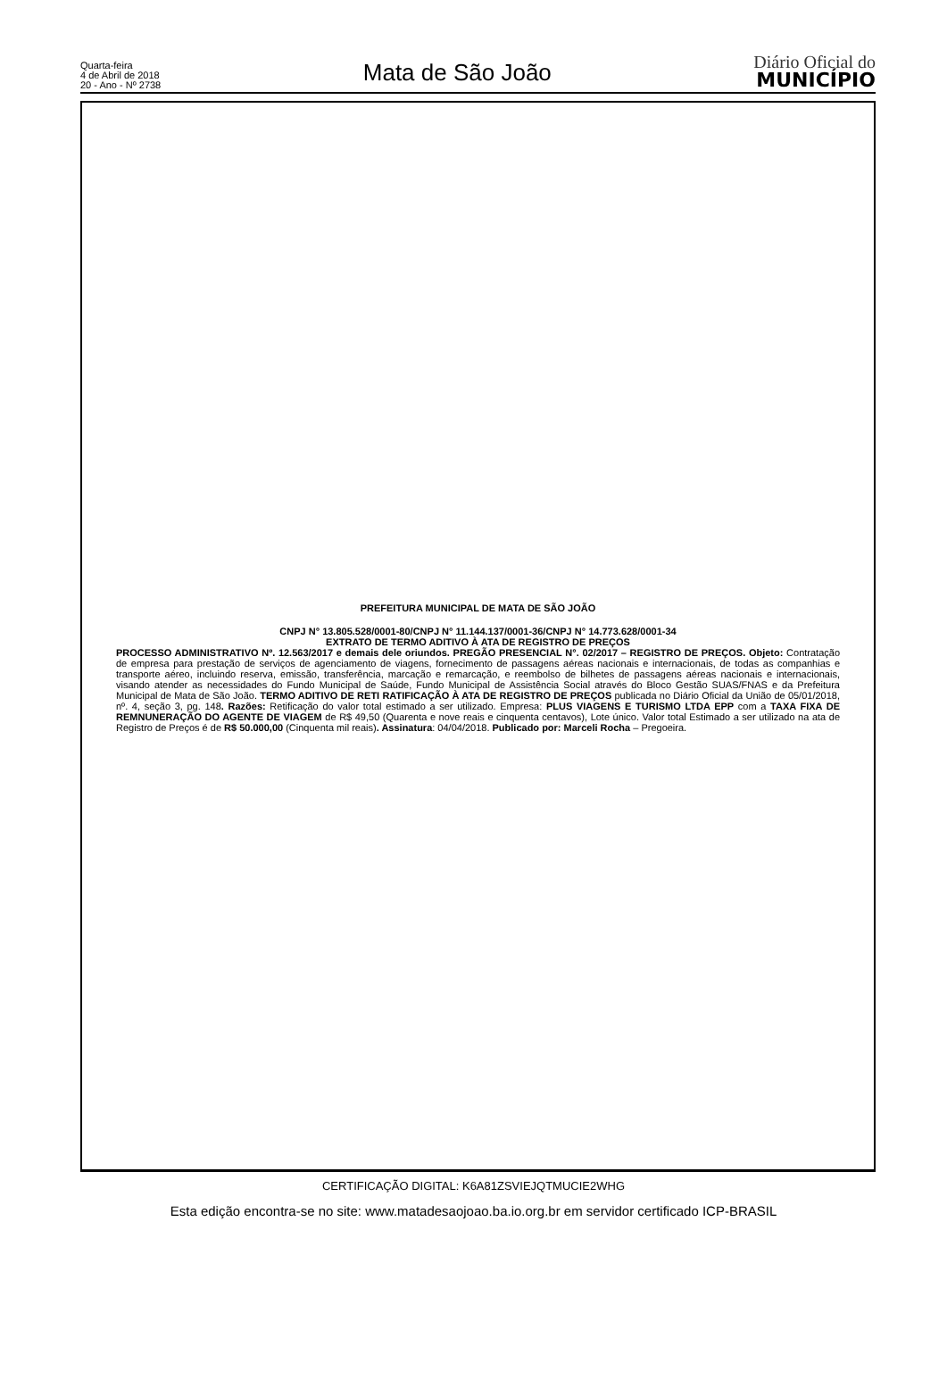Quarta-feira
4 de Abril de 2018
20 - Ano - Nº 2738
Mata de São João
Diário Oficial do
MUNICÍPIO
PREFEITURA MUNICIPAL DE MATA DE SÃO JOÃO
CNPJ N° 13.805.528/0001-80/CNPJ N° 11.144.137/0001-36/CNPJ N° 14.773.628/0001-34
EXTRATO DE TERMO ADITIVO À ATA DE REGISTRO DE PREÇOS
PROCESSO ADMINISTRATIVO Nº. 12.563/2017 e demais dele oriundos. PREGÃO PRESENCIAL N°. 02/2017 – REGISTRO DE PREÇOS. Objeto: Contratação de empresa para prestação de serviços de agenciamento de viagens, fornecimento de passagens aéreas nacionais e internacionais, de todas as companhias e transporte aéreo, incluindo reserva, emissão, transferência, marcação e remarcação, e reembolso de bilhetes de passagens aéreas nacionais e internacionais, visando atender as necessidades do Fundo Municipal de Saúde, Fundo Municipal de Assistência Social através do Bloco Gestão SUAS/FNAS e da Prefeitura Municipal de Mata de São João. TERMO ADITIVO DE RETI RATIFICAÇÃO À ATA DE REGISTRO DE PREÇOS publicada no Diário Oficial da União de 05/01/2018, nº. 4, seção 3, pg. 148. Razões: Retificação do valor total estimado a ser utilizado. Empresa: PLUS VIAGENS E TURISMO LTDA EPP com a TAXA FIXA DE REMNUNERAÇÃO DO AGENTE DE VIAGEM de R$ 49,50 (Quarenta e nove reais e cinquenta centavos), Lote único. Valor total Estimado a ser utilizado na ata de Registro de Preços é de R$ 50.000,00 (Cinquenta mil reais). Assinatura: 04/04/2018. Publicado por: Marceli Rocha – Pregoeira.
CERTIFICAÇÃO DIGITAL: K6A81ZSVIEJQTMUCIE2WHG
Esta edição encontra-se no site: www.matadesaojoao.ba.io.org.br em servidor certificado ICP-BRASIL